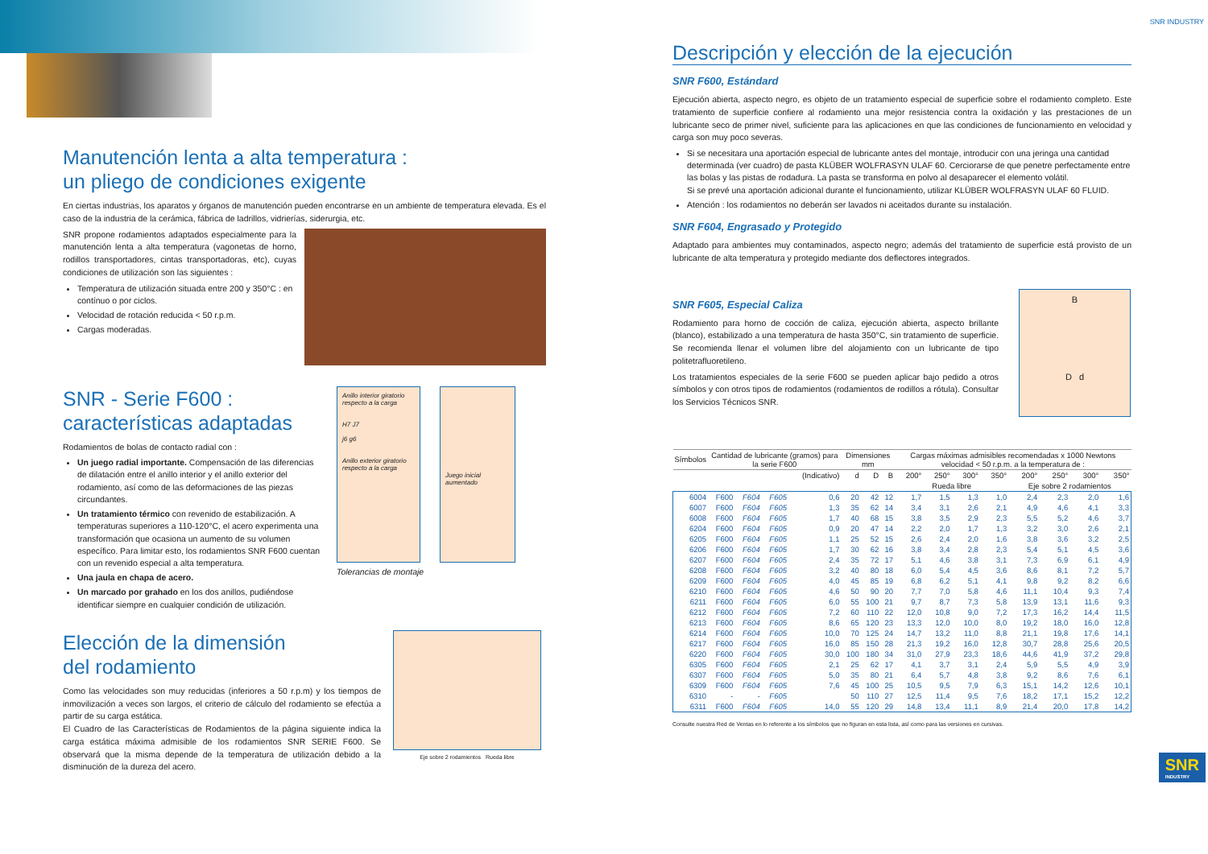SNR INDUSTRY
Manutención lenta a alta temperatura :
un pliego de condiciones exigente
En ciertas industrias, los aparatos y órganos de manutención pueden encontrarse en un ambiente de temperatura elevada. Es el caso de la industria de la cerámica, fábrica de ladrillos, vidrierías, siderurgia, etc.
SNR propone rodamientos adaptados especialmente para la manutención lenta a alta temperatura (vagonetas de horno, rodillos transportadores, cintas transportadoras, etc), cuyas condiciones de utilización son las siguientes :
Temperatura de utilización situada entre 200 y 350°C : en contínuo o por ciclos.
Velocidad de rotación reducida < 50 r.p.m.
Cargas moderadas.
SNR - Serie F600 :
características adaptadas
Rodamientos de bolas de contacto radial con :
Un juego radial importante. Compensación de las diferencias de dilatación entre el anillo interior y el anillo exterior del rodamiento, así como de las deformaciones de las piezas circundantes.
Un tratamiento térmico con revenido de estabilización. A temperaturas superiores a 110-120°C, el acero experimenta una transformación que ocasiona un aumento de su volumen específico. Para limitar esto, los rodamientos SNR F600 cuentan con un revenido especial a alta temperatura.
Una jaula en chapa de acero.
Un marcado por grahado en los dos anillos, pudiéndose identificar siempre en cualquier condición de utilización.
Anillo interior giratorio respecto a la carga
H7 J7
j6 g6
Anillo exterior giratorio respecto a la carga
Juego inicial aumentado
Tolerancias de montaje
Elección de la dimensión
del rodamiento
Como las velocidades son muy reducidas (inferiores a 50 r.p.m) y los tiempos de inmovilización a veces son largos, el criterio de cálculo del rodamiento se efectúa a partir de su carga estática.
El Cuadro de las Características de Rodamientos de la página siguiente indica la carga estática máxima admisible de los rodamientos SNR SERIE F600. Se observará que la misma depende de la temperatura de utilización debido a la disminución de la dureza del acero.
Eje sobre 2 rodamientos Rueda libre
Descripción y elección de la ejecución
SNR F600, Estándard
Ejecución abierta, aspecto negro, es objeto de un tratamiento especial de superficie sobre el rodamiento completo. Este tratamiento de superficie confiere al rodamiento una mejor resistencia contra la oxidación y las prestaciones de un lubricante seco de primer nivel, suficiente para las aplicaciones en que las condiciones de funcionamiento en velocidad y carga son muy poco severas.
Si se necesitara una aportación especial de lubricante antes del montaje, introducir con una jeringa una cantidad determinada (ver cuadro) de pasta KLÜBER WOLFRASYN ULAF 60. Cerciorarse de que penetre perfectamente entre las bolas y las pistas de rodadura. La pasta se transforma en polvo al desaparecer el elemento volátil.
Si se prevé una aportación adicional durante el funcionamiento, utilizar KLÜBER WOLFRASYN ULAF 60 FLUID.
Atención : los rodamientos no deberán ser lavados ni aceitados durante su instalación.
SNR F604, Engrasado y Protegido
Adaptado para ambientes muy contaminados, aspecto negro; además del tratamiento de superficie está provisto de un lubricante de alta temperatura y protegido mediante dos deflectores integrados.
SNR F605, Especial Caliza
Rodamiento para horno de cocción de caliza, ejecución abierta, aspecto brillante (blanco), estabilizado a una temperatura de hasta 350°C, sin tratamiento de superficie. Se recomienda llenar el volumen libre del alojamiento con un lubricante de tipo politetrafluoretileno.
Los tratamientos especiales de la serie F600 se pueden aplicar bajo pedido a otros símbolos y con otros tipos de rodamientos (rodamientos de rodillos a rótula). Consultar los Servicios Técnicos SNR.
B
D d
| Símbolos | Cantidad de lubricante (gramos) para la serie F600 | | | | Dimensiones mm | | | Cargas máximas admisibles recomendadas x 1000 Newtons velocidad < 50 r.p.m. a la temperatura de : | | | | | | | |
| --- | --- | --- | --- | --- | --- | --- | --- | --- | --- | --- | --- | --- | --- | --- | --- |
| | | | | (Indicativo) | d | D | B | 200° | 250° | 300° | 350° | 200° | 250° | 300° | 350° |
| | | | | | | | | Rueda libre | | | | Eje sobre 2 rodamientos | | | |
| 6004 | F600 | F604 | F605 | 0,6 | 20 | 42 | 12 | 1,7 | 1,5 | 1,3 | 1,0 | 2,4 | 2,3 | 2,0 | 1,6 |
| 6007 | F600 | F604 | F605 | 1,3 | 35 | 62 | 14 | 3,4 | 3,1 | 2,6 | 2,1 | 4,9 | 4,6 | 4,1 | 3,3 |
| 6008 | F600 | F604 | F605 | 1,7 | 40 | 68 | 15 | 3,8 | 3,5 | 2,9 | 2,3 | 5,5 | 5,2 | 4,6 | 3,7 |
| 6204 | F600 | F604 | F605 | 0,9 | 20 | 47 | 14 | 2,2 | 2,0 | 1,7 | 1,3 | 3,2 | 3,0 | 2,6 | 2,1 |
| 6205 | F600 | F604 | F605 | 1,1 | 25 | 52 | 15 | 2,6 | 2,4 | 2,0 | 1,6 | 3,8 | 3,6 | 3,2 | 2,5 |
| 6206 | F600 | F604 | F605 | 1,7 | 30 | 62 | 16 | 3,8 | 3,4 | 2,8 | 2,3 | 5,4 | 5,1 | 4,5 | 3,6 |
| 6207 | F600 | F604 | F605 | 2,4 | 35 | 72 | 17 | 5,1 | 4,6 | 3,8 | 3,1 | 7,3 | 6,9 | 6,1 | 4,9 |
| 6208 | F600 | F604 | F605 | 3,2 | 40 | 80 | 18 | 6,0 | 5,4 | 4,5 | 3,6 | 8,6 | 8,1 | 7,2 | 5,7 |
| 6209 | F600 | F604 | F605 | 4,0 | 45 | 85 | 19 | 6,8 | 6,2 | 5,1 | 4,1 | 9,8 | 9,2 | 8,2 | 6,6 |
| 6210 | F600 | F604 | F605 | 4,6 | 50 | 90 | 20 | 7,7 | 7,0 | 5,8 | 4,6 | 11,1 | 10,4 | 9,3 | 7,4 |
| 6211 | F600 | F604 | F605 | 6,0 | 55 | 100 | 21 | 9,7 | 8,7 | 7,3 | 5,8 | 13,9 | 13,1 | 11,6 | 9,3 |
| 6212 | F600 | F604 | F605 | 7,2 | 60 | 110 | 22 | 12,0 | 10,8 | 9,0 | 7,2 | 17,3 | 16,2 | 14,4 | 11,5 |
| 6213 | F600 | F604 | F605 | 8,6 | 65 | 120 | 23 | 13,3 | 12,0 | 10,0 | 8,0 | 19,2 | 18,0 | 16,0 | 12,8 |
| 6214 | F600 | F604 | F605 | 10,0 | 70 | 125 | 24 | 14,7 | 13,2 | 11,0 | 8,8 | 21,1 | 19,8 | 17,6 | 14,1 |
| 6217 | F600 | F604 | F605 | 16,0 | 85 | 150 | 28 | 21,3 | 19,2 | 16,0 | 12,8 | 30,7 | 28,8 | 25,6 | 20,5 |
| 6220 | F600 | F604 | F605 | 30,0 | 100 | 180 | 34 | 31,0 | 27,9 | 23,3 | 18,6 | 44,6 | 41,9 | 37,2 | 29,8 |
| 6305 | F600 | F604 | F605 | 2,1 | 25 | 62 | 17 | 4,1 | 3,7 | 3,1 | 2,4 | 5,9 | 5,5 | 4,9 | 3,9 |
| 6307 | F600 | F604 | F605 | 5,0 | 35 | 80 | 21 | 6,4 | 5,7 | 4,8 | 3,8 | 9,2 | 8,6 | 7,6 | 6,1 |
| 6309 | F600 | F604 | F605 | 7,6 | 45 | 100 | 25 | 10,5 | 9,5 | 7,9 | 6,3 | 15,1 | 14,2 | 12,6 | 10,1 |
| 6310 | - | - | F605 | | 50 | 110 | 27 | 12,5 | 11,4 | 9,5 | 7,6 | 18,2 | 17,1 | 15,2 | 12,2 |
| 6311 | F600 | F604 | F605 | 14,0 | 55 | 120 | 29 | 14,8 | 13,4 | 11,1 | 8,9 | 21,4 | 20,0 | 17,8 | 14,2 |
Consulte nuestra Red de Ventas en lo referente a los símbolos que no figuran en esta lista, así como para las versiones en cursivas.
SNR
INDUSTRY